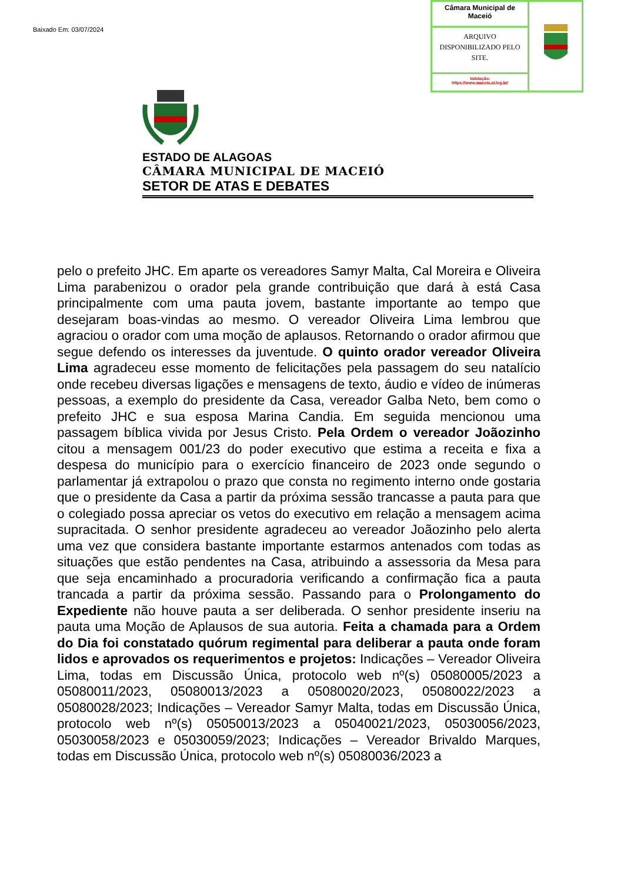Baixado Em: 03/07/2024
Câmara Municipal de Maceió
ARQUIVO DISPONIBILIZADO PELO SITE.
Validação:
https://www.maceio.al.leg.br/
ESTADO DE ALAGOAS
CÂMARA MUNICIPAL DE MACEIÓ
SETOR DE ATAS E DEBATES
pelo o prefeito JHC. Em aparte os vereadores Samyr Malta, Cal Moreira e Oliveira Lima parabenizou o orador pela grande contribuição que dará à está Casa principalmente com uma pauta jovem, bastante importante ao tempo que desejaram boas-vindas ao mesmo. O vereador Oliveira Lima lembrou que agraciou o orador com uma moção de aplausos. Retornando o orador afirmou que segue defendo os interesses da juventude. O quinto orador vereador Oliveira Lima agradeceu esse momento de felicitações pela passagem do seu natalício onde recebeu diversas ligações e mensagens de texto, áudio e vídeo de inúmeras pessoas, a exemplo do presidente da Casa, vereador Galba Neto, bem como o prefeito JHC e sua esposa Marina Candia. Em seguida mencionou uma passagem bíblica vivida por Jesus Cristo. Pela Ordem o vereador Joãozinho citou a mensagem 001/23 do poder executivo que estima a receita e fixa a despesa do município para o exercício financeiro de 2023 onde segundo o parlamentar já extrapolou o prazo que consta no regimento interno onde gostaria que o presidente da Casa a partir da próxima sessão trancasse a pauta para que o colegiado possa apreciar os vetos do executivo em relação a mensagem acima supracitada. O senhor presidente agradeceu ao vereador Joãozinho pelo alerta uma vez que considera bastante importante estarmos antenados com todas as situações que estão pendentes na Casa, atribuindo a assessoria da Mesa para que seja encaminhado a procuradoria verificando a confirmação fica a pauta trancada a partir da próxima sessão. Passando para o Prolongamento do Expediente não houve pauta a ser deliberada. O senhor presidente inseriu na pauta uma Moção de Aplausos de sua autoria. Feita a chamada para a Ordem do Dia foi constatado quórum regimental para deliberar a pauta onde foram lidos e aprovados os requerimentos e projetos: Indicações – Vereador Oliveira Lima, todas em Discussão Única, protocolo web nº(s) 05080005/2023 a 05080011/2023, 05080013/2023 a 05080020/2023, 05080022/2023 a 05080028/2023; Indicações – Vereador Samyr Malta, todas em Discussão Única, protocolo web nº(s) 05050013/2023 a 05040021/2023, 05030056/2023, 05030058/2023 e 05030059/2023; Indicações – Vereador Brivaldo Marques, todas em Discussão Única, protocolo web nº(s) 05080036/2023 a